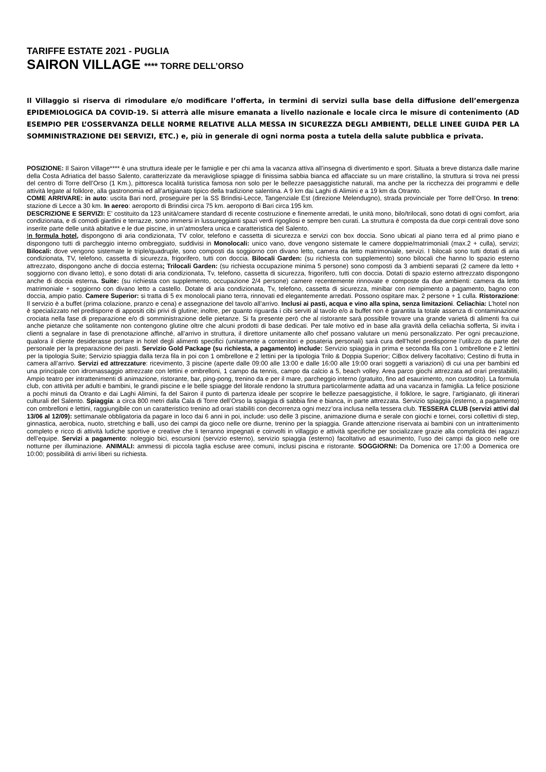TARIFFE ESTATE 2021 - PUGLIA
SAIRON VILLAGE **** TORRE DELL’ORSO
Il Villaggio si riserva di rimodulare e/o modificare l’offerta, in termini di servizi sulla base della diffusione dell’emergenza EPIDEMIOLOGICA DA COVID-19. Si atterrà alle misure emanata a livello nazionale e locale circa le misure di contenimento (AD ESEMPIO PER L’OSSERVANZA DELLE NORME RELATIVE ALLA MESSA IN SICUREZZA DEGLI AMBIENTI, DELLE LINEE GUIDA PER LA SOMMINISTRAZIONE DEI SERVIZI, ETC.) e, più in generale di ogni norma posta a tutela della salute pubblica e privata.
POSIZIONE: Il Sairon Village**** è una struttura ideale per le famiglie e per chi ama la vacanza attiva all’insegna di divertimento e sport. Situata a breve distanza dalle marine della Costa Adriatica del basso Salento, caratterizzate da meravigliose spiagge di finissima sabbia bianca ed affacciate su un mare cristallino, la struttura si trova nei pressi del centro di Torre dell’Orso (1 Km.), pittoresca località turistica famosa non solo per le bellezze paesaggistiche naturali, ma anche per la ricchezza dei programmi e delle attività legate al folklore, alla gastronomia ed all’artigianato tipico della tradizione salentina. A 9 km dai Laghi di Alimini e a 19 km da Otranto.
COME ARRIVARE: in auto: uscita Bari nord, proseguire per la SS Brindisi-Lecce, Tangenziale Est (direzione Melendugno), strada provinciale per Torre dell’Orso. In treno: stazione di Lecce a 30 km. In aereo: aeroporto di Brindisi circa 75 km. aeroporto di Bari circa 195 km.
DESCRIZIONE E SERVIZI: E’ costituito da 123 unità/camere standard di recente costruzione e finemente arredati, le unità mono, bilo/trilocali, sono dotati di ogni comfort, aria condizionata, e di comodi giardini e terrazze, sono immersi in lussureggianti spazi verdi rigogliosi e sempre ben curati. La struttura è composta da due corpi centrali dove sono inserite parte delle unità abitative e le due piscine, in un’atmosfera unica e caratteristica del Salento.
In formula hotel, dispongono di aria condizionata, TV color, telefono e cassetta di sicurezza e servizi con box doccia. Sono ubicati al piano terra ed al primo piano e dispongono tutti di parcheggio interno ombreggiato, suddivisi in Monolocali: unico vano, dove vengono sistemate le camere doppie/matrimoniali (max.2 + culla), servizi; Bilocali: dove vengono sistemate le triple/quadruple, sono composti da soggiorno con divano letto, camera da letto matrimoniale, servizi. I bilocali sono tutti dotati di aria condizionata, TV, telefono, cassetta di sicurezza, frigorifero, tutti con doccia. Bilocali Garden: (su richiesta con supplemento) sono bilocali che hanno lo spazio esterno attrezzato, dispongono anche di doccia esterna; Trilocali Garden: (su richiesta occupazione minima 5 persone) sono composti da 3 ambienti separati (2 camere da letto + soggiorno con divano letto), e sono dotati di aria condizionata, Tv, telefono, cassetta di sicurezza, frigorifero, tutti con doccia. Dotati di spazio esterno attrezzato dispongono anche di doccia esterna. Suite: (su richiesta con supplemento, occupazione 2/4 persone) camere recentemente rinnovate e composte da due ambienti: camera da letto matrimoniale + soggiorno con divano letto a castello. Dotate di aria condizionata, Tv, telefono, cassetta di sicurezza, minibar con riempimento a pagamento, bagno con doccia, ampio patio. Camere Superior: si tratta di 5 ex monolocali piano terra, rinnovati ed elegantemente arredati. Possono ospitare max. 2 persone + 1 culla. Ristorazione: Il servizio è a buffet (prima colazione, pranzo e cena) e assegnazione del tavolo all’arrivo. Inclusi ai pasti, acqua e vino alla spina, senza limitazioni. Celiachia: L’hotel non è specializzato nel predisporre di appositi cibi privi di glutine; inoltre, per quanto riguarda i cibi serviti al tavolo e/o a buffet non è garantita la totale assenza di contaminazione crociata nella fase di preparazione e/o di somministrazione delle pietanze. Si fa presente però che al ristorante sarà possibile trovare una grande varietà di alimenti fra cui anche pietanze che solitamente non contengono glutine oltre che alcuni prodotti di base dedicati. Per tale motivo ed in base alla gravità della celiachia sofferta, Si invita i clienti a segnalare in fase di prenotazione affinché, all’arrivo in struttura, il direttore unitamente allo chef possano valutare un menù personalizzato. Per ogni precauzione, qualora il cliente desiderasse portare in hotel degli alimenti specifici (unitamente a contenitori e posateria personali) sarà cura dell’hotel predisporne l’utilizzo da parte del personale per la preparazione dei pasti. Servizio Gold Package (su richiesta, a pagamento) include: Servizio spiaggia in prima e seconda fila con 1 ombrellone e 2 lettini per la tipologia Suite; Servizio spiaggia dalla terza fila in poi con 1 ombrellone e 2 lettini per la tipologia Trilo & Doppia Superior; CiBox delivery facoltativo; Cestino di frutta in camera all’arrivo. Servizi ed attrezzature: ricevimento, 3 piscine (aperte dalle 09:00 alle 13:00 e dalle 16:00 alle 19:00 orari soggetti a variazioni) di cui una per bambini ed una principale con idromassaggio attrezzate con lettini e ombrelloni, 1 campo da tennis, campo da calcio a 5, beach volley. Area parco giochi attrezzata ad orari prestabiliti, Ampio teatro per intrattenimenti di animazione, ristorante, bar, ping-pong, trenino da e per il mare, parcheggio interno (gratuito, fino ad esaurimento, non custodito). La formula club, con attività per adulti e bambini, le grandi piscine e le belle spiagge del litorale rendono la struttura particolarmente adatta ad una vacanza in famiglia. La felice posizione a pochi minuti da Otranto e dai Laghi Alimini, fa del Sairon il punto di partenza ideale per scoprire le bellezze paesaggistiche, il folklore, le sagre, l’artigianato, gli itinerari culturali del Salento. Spiaggia: a circa 800 metri dalla Cala di Torre dell’Orso la spiaggia di sabbia fine e bianca, in parte attrezzata. Servizio spiaggia (esterno, a pagamento) con ombrelloni e lettini, raggiungibile con un caratteristico trenino ad orari stabiliti con decorrenza ogni mezz’ora inclusa nella tessera club. TESSERA CLUB (servizi attivi dal 13/06 al 12/09): settimanale obbligatoria da pagare in loco dai 6 anni in poi, include: uso delle 3 piscine, animazione diurna e serale con giochi e tornei, corsi collettivi di step, ginnastica, aerobica, nuoto, stretching e balli, uso dei campi da gioco nelle ore diurne, trenino per la spiaggia. Grande attenzione riservata ai bambini con un intrattenimento completo e ricco di attività ludiche sportive e creative che li terranno impegnati e coinvolti in villaggio e attività specifiche per socializzare grazie alla complicità dei ragazzi dell’equipe. Servizi a pagamento: noleggio bici, escursioni (servizio esterno), servizio spiaggia (esterno) facoltativo ad esaurimento, l’uso dei campi da gioco nelle ore notturne per illuminazione. ANIMALI: ammessi di piccola taglia escluse aree comuni, inclusi piscina e ristorante. SOGGIORNI: Da Domenica ore 17:00 a Domenica ore 10:00; possibilità di arrivi liberi su richiesta.